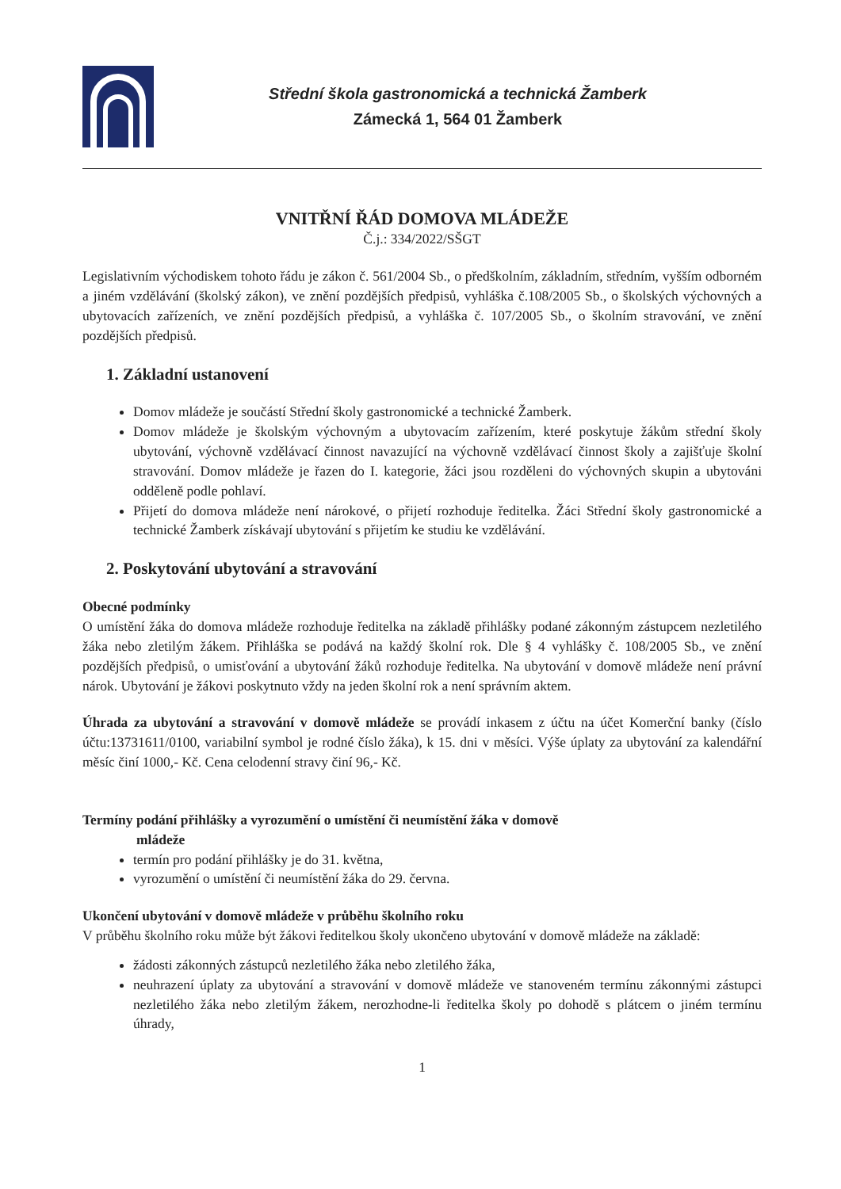Střední škola gastronomická a technická Žamberk
Zámecká 1, 564 01 Žamberk
VNITŘNÍ ŘÁD DOMOVA MLÁDEŽE
Č.j.: 334/2022/SŠGT
Legislativním východiskem tohoto řádu je zákon č. 561/2004 Sb., o předškolním, základním, středním, vyšším odborném a jiném vzdělávání (školský zákon), ve znění pozdějších předpisů, vyhláška č.108/2005 Sb., o školských výchovných a ubytovacích zařízeních, ve znění pozdějších předpisů, a vyhláška č. 107/2005 Sb., o školním stravování, ve znění pozdějších předpisů.
1. Základní ustanovení
Domov mládeže je součástí Střední školy gastronomické a technické Žamberk.
Domov mládeže je školským výchovným a ubytovacím zařízením, které poskytuje žákům střední školy ubytování, výchovně vzdělávací činnost navazující na výchovně vzdělávací činnost školy a zajišťuje školní stravování. Domov mládeže je řazen do I. kategorie, žáci jsou rozděleni do výchovných skupin a ubytováni odděleně podle pohlaví.
Přijetí do domova mládeže není nárokové, o přijetí rozhoduje ředitelka. Žáci Střední školy gastronomické a technické Žamberk získávají ubytování s přijetím ke studiu ke vzdělávání.
2. Poskytování ubytování a stravování
Obecné podmínky
O umístění žáka do domova mládeže rozhoduje ředitelka na základě přihlášky podané zákonným zástupcem nezletilého žáka nebo zletilým žákem. Přihláška se podává na každý školní rok. Dle § 4 vyhlášky č. 108/2005 Sb., ve znění pozdějších předpisů, o umisťování a ubytování žáků rozhoduje ředitelka. Na ubytování v domově mládeže není právní nárok. Ubytování je žákovi poskytnuto vždy na jeden školní rok a není správním aktem.
Úhrada za ubytování a stravování v domově mládeže se provádí inkasem z účtu na účet Komerční banky (číslo účtu:13731611/0100, variabilní symbol je rodné číslo žáka), k 15. dni v měsíci. Výše úplaty za ubytování za kalendářní měsíc činí 1000,- Kč. Cena celodenní stravy činí 96,- Kč.
Termíny podání přihlášky a vyrozumění o umístění či neumístění žáka v domově
mládeže
termín pro podání přihlášky je do 31. května,
vyrozumění o umístění či neumístění žáka do 29. června.
Ukončení ubytování v domově mládeže v průběhu školního roku
V průběhu školního roku může být žákovi ředitelkou školy ukončeno ubytování v domově mládeže na základě:
žádosti zákonných zástupců nezletilého žáka nebo zletilého žáka,
neuhrazení úplaty za ubytování a stravování v domově mládeže ve stanoveném termínu zákonnými zástupci nezletilého žáka nebo zletilým žákem, nerozhodne-li ředitelka školy po dohodě s plátcem o jiném termínu úhrady,
1